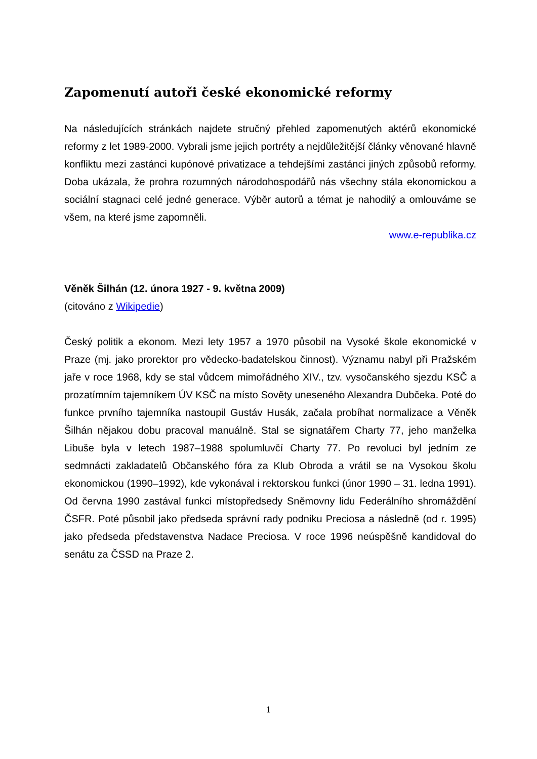Zapomenutí autoři české ekonomické reformy
Na následujících stránkách najdete stručný přehled zapomenutých aktérů ekonomické reformy z let 1989-2000. Vybrali jsme jejich portréty a nejdůležitější články věnované hlavně konfliktu mezi zastánci kupónové privatizace a tehdejšími zastánci jiných způsobů reformy. Doba ukázala, že prohra rozumných národohospodářů nás všechny stála ekonomickou a sociální stagnaci celé jedné generace. Výběr autorů a témat je nahodilý a omlouváme se všem, na které jsme zapomněli.
www.e-republika.cz
Věněk Šilhán (12. února 1927 - 9. května 2009)
(citováno z Wikipedie)
Český politik a ekonom. Mezi lety 1957 a 1970 působil na Vysoké škole ekonomické v Praze (mj. jako prorektor pro vědecko-badatelskou činnost). Významu nabyl při Pražském jaře v roce 1968, kdy se stal vůdcem mimořádného XIV., tzv. vysočanského sjezdu KSČ a prozatímním tajemníkem ÚV KSČ na místo Sověty uneseného Alexandra Dubčeka. Poté do funkce prvního tajemníka nastoupil Gustáv Husák, začala probíhat normalizace a Věněk Šilhán nějakou dobu pracoval manuálně. Stal se signatářem Charty 77, jeho manželka Libuše byla v letech 1987–1988 spolumluvčí Charty 77. Po revoluci byl jedním ze sedmnácti zakladatelů Občanského fóra za Klub Obroda a vrátil se na Vysokou školu ekonomickou (1990–1992), kde vykonával i rektorskou funkci (únor 1990 – 31. ledna 1991). Od června 1990 zastával funkci místopředsedy Sněmovny lidu Federálního shromáždění ČSFR. Poté působil jako předseda správní rady podniku Preciosa a následně (od r. 1995) jako předseda představenstva Nadace Preciosa. V roce 1996 neúspěšně kandidoval do senátu za ČSSD na Praze 2.
1